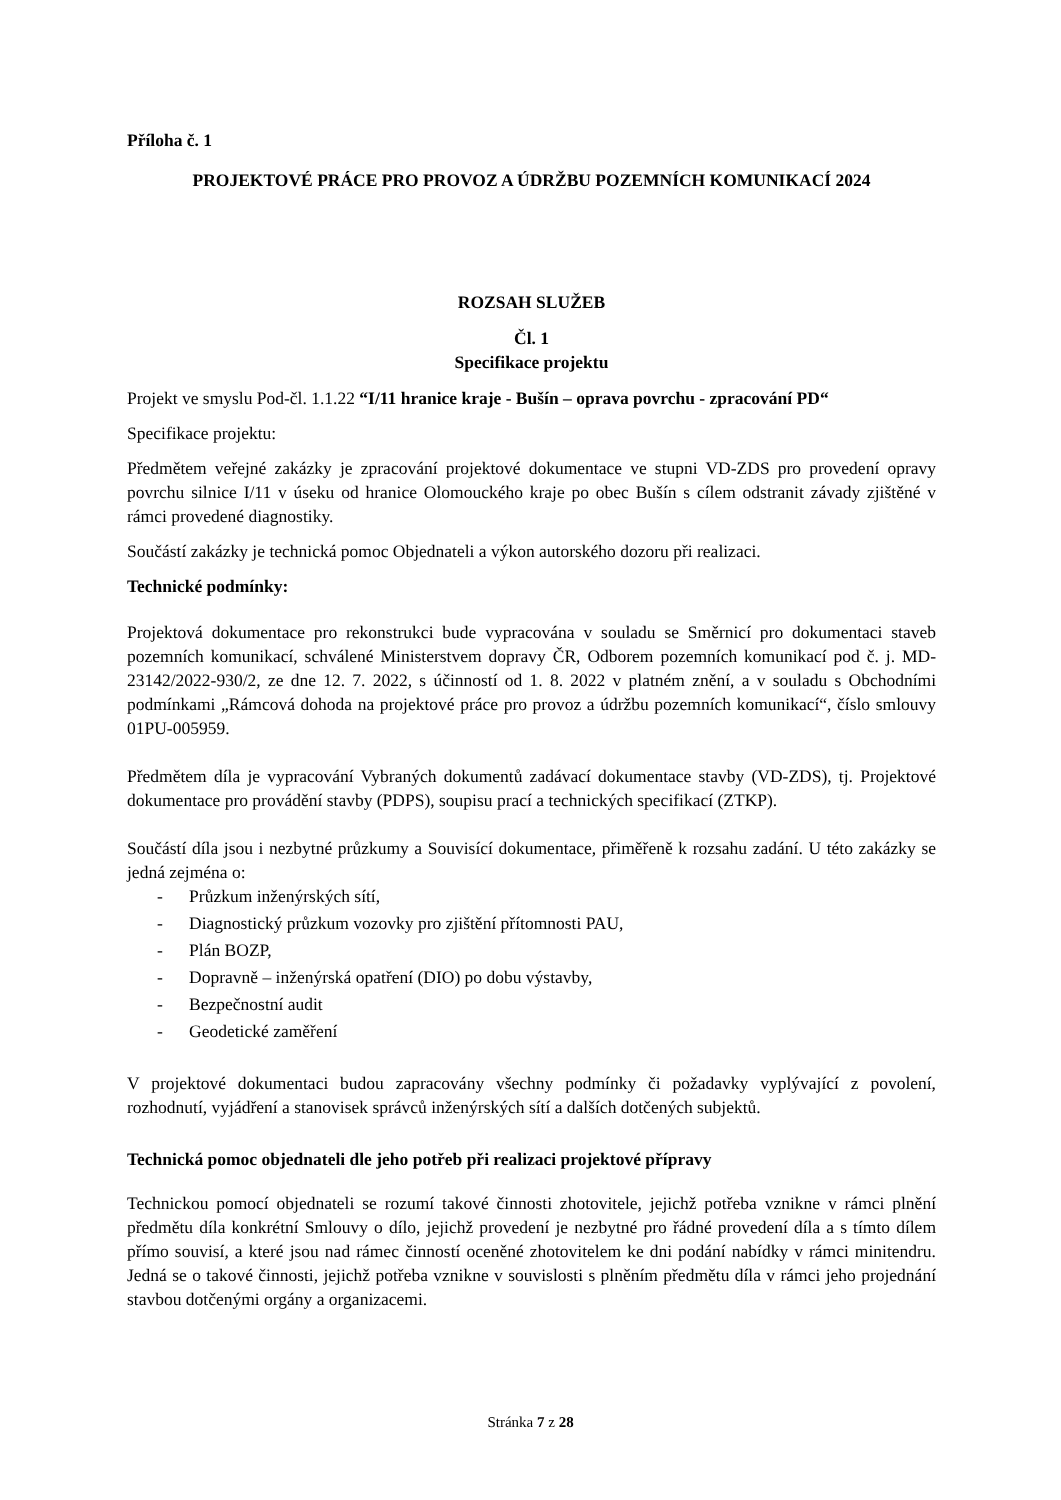Příloha č. 1
PROJEKTOVÉ PRÁCE PRO PROVOZ A ÚDRŽBU POZEMNÍCH KOMUNIKACÍ 2024
ROZSAH SLUŽEB
Čl. 1
Specifikace projektu
Projekt ve smyslu Pod-čl. 1.1.22 “I/11 hranice kraje - Bušín – oprava povrchu - zpracování PD“
Specifikace projektu:
Předmětem veřejné zakázky je zpracování projektové dokumentace ve stupni VD-ZDS pro provedení opravy povrchu silnice I/11 v úseku od hranice Olomouckého kraje po obec Bušín s cílem odstranit závady zjištěné v rámci provedené diagnostiky.
Součástí zakázky je technická pomoc Objednateli a výkon autorského dozoru při realizaci.
Technické podmínky:
Projektová dokumentace pro rekonstrukci bude vypracována v souladu se Směrnicí pro dokumentaci staveb pozemních komunikací, schválené Ministerstvem dopravy ČR, Odborem pozemních komunikací pod č. j. MD-23142/2022-930/2, ze dne 12. 7. 2022, s účinností od 1. 8. 2022 v platném znění, a v souladu s Obchodními podmínkami „Rámcová dohoda na projektové práce pro provoz a údržbu pozemních komunikací“, číslo smlouvy 01PU-005959.
Předmětem díla je vypracování Vybraných dokumentů zadávací dokumentace stavby (VD-ZDS), tj. Projektové dokumentace pro provádění stavby (PDPS), soupisu prací a technických specifikací (ZTKP).
Součástí díla jsou i nezbytné průzkumy a Souvisící dokumentace, přiměřeně k rozsahu zadání. U této zakázky se jedná zejména o:
- Průzkum inženýrských sítí,
- Diagnostický průzkum vozovky pro zjištění přítomnosti PAU,
- Plán BOZP,
- Dopravně – inženýrská opatření (DIO) po dobu výstavby,
- Bezpečnostní audit
- Geodetické zaměření
V projektové dokumentaci budou zapracovány všechny podmínky či požadavky vyplývající z povolení, rozhodnutí, vyjádření a stanovisek správců inženýrských sítí a dalších dotčených subjektů.
Technická pomoc objednateli dle jeho potřeb při realizaci projektové přípravy
Technickou pomocí objednateli se rozumí takové činnosti zhotovitele, jejichž potřeba vznikne v rámci plnění předmětu díla konkrétní Smlouvy o dílo, jejichž provedení je nezbytné pro řádné provedení díla a s tímto dílem přímo souvisí, a které jsou nad rámec činností oceněné zhotovitelem ke dni podání nabídky v rámci minitendru. Jedná se o takové činnosti, jejichž potřeba vznikne v souvislosti s plněním předmětu díla v rámci jeho projednání stavbou dotčenými orgány a organizacemi.
Stránka 7 z 28